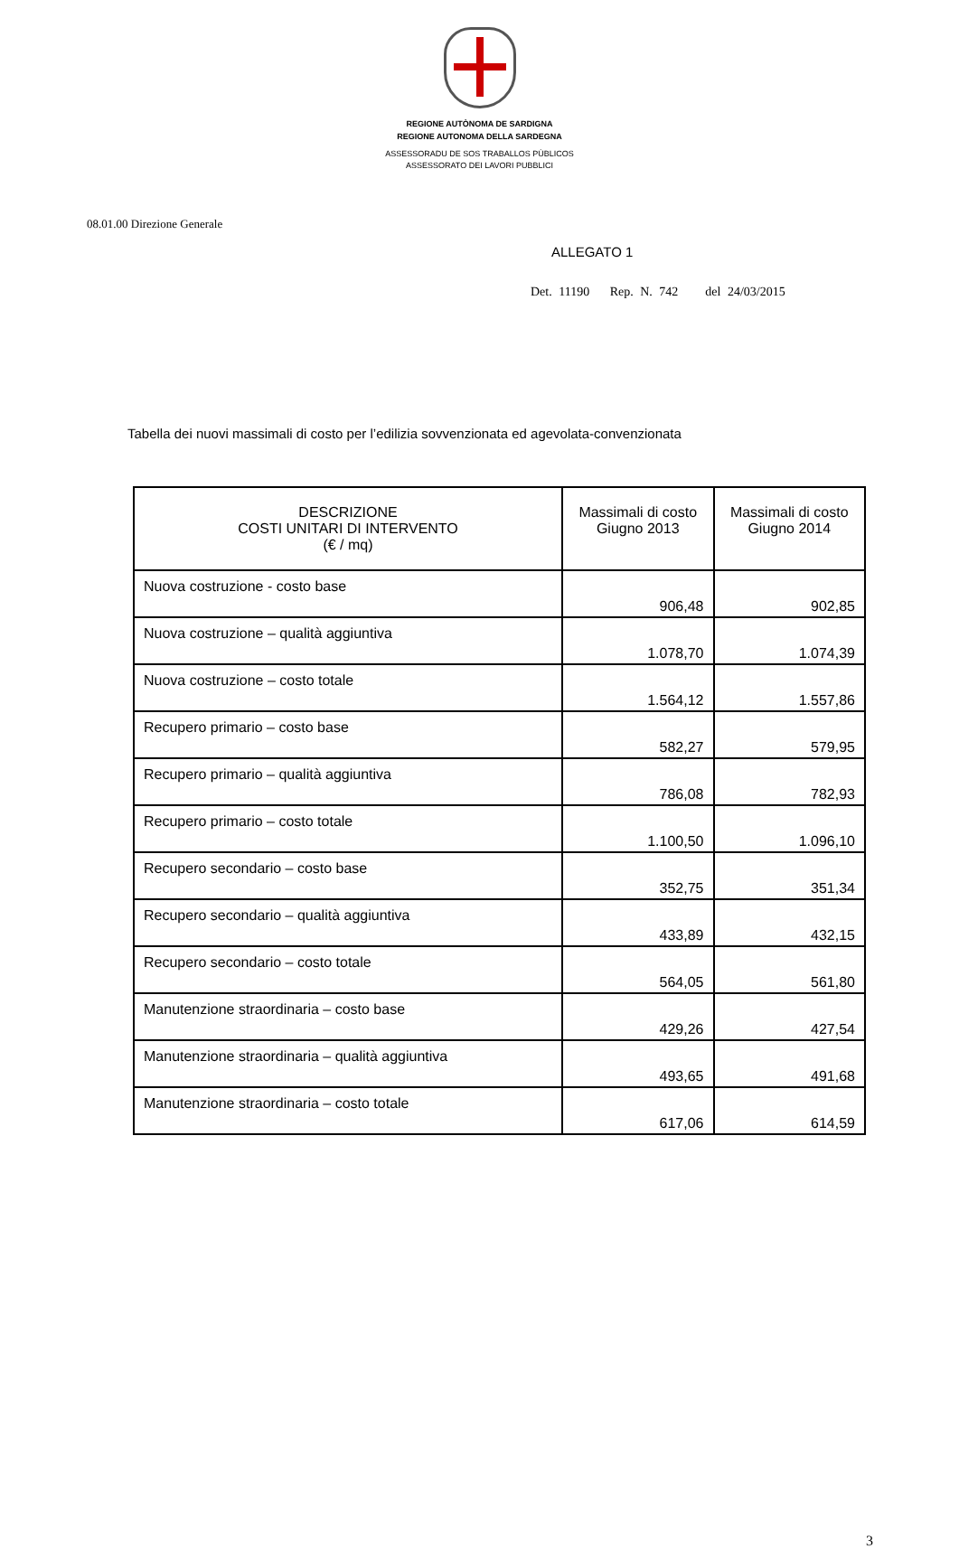REGIONE AUTÒNOMA DE SARDIGNA
REGIONE AUTONOMA DELLA SARDEGNA
ASSESSORADU DE SOS TRABALLOS PÙBLICOS
ASSESSORATO DEI LAVORI PUBBLICI
08.01.00 Direzione Generale
ALLEGATO 1
Det. 11190 Rep. N. 742 del 24/03/2015
Tabella dei nuovi massimali di costo per l’edilizia sovvenzionata ed agevolata-convenzionata
| DESCRIZIONE COSTI UNITARI DI INTERVENTO (€ / mq) | Massimali di costo Giugno 2013 | Massimali di costo Giugno 2014 |
| --- | --- | --- |
| Nuova costruzione - costo base | 906,48 | 902,85 |
| Nuova costruzione – qualità aggiuntiva | 1.078,70 | 1.074,39 |
| Nuova costruzione – costo totale | 1.564,12 | 1.557,86 |
| Recupero primario – costo base | 582,27 | 579,95 |
| Recupero primario – qualità aggiuntiva | 786,08 | 782,93 |
| Recupero primario – costo totale | 1.100,50 | 1.096,10 |
| Recupero secondario – costo base | 352,75 | 351,34 |
| Recupero secondario – qualità aggiuntiva | 433,89 | 432,15 |
| Recupero secondario – costo totale | 564,05 | 561,80 |
| Manutenzione straordinaria – costo base | 429,26 | 427,54 |
| Manutenzione straordinaria – qualità aggiuntiva | 493,65 | 491,68 |
| Manutenzione straordinaria – costo totale | 617,06 | 614,59 |
3